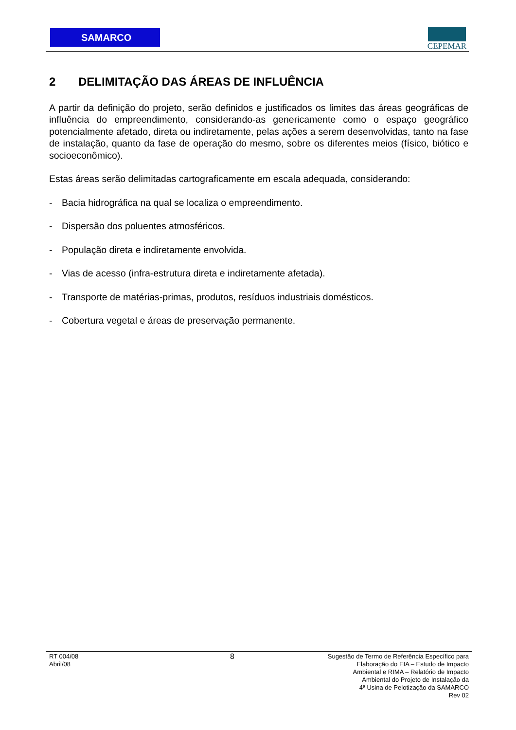SAMARCO
CEPEMAR
2 DELIMITAÇÃO DAS ÁREAS DE INFLUÊNCIA
A partir da definição do projeto, serão definidos e justificados os limites das áreas geográficas de influência do empreendimento, considerando-as genericamente como o espaço geográfico potencialmente afetado, direta ou indiretamente, pelas ações a serem desenvolvidas, tanto na fase de instalação, quanto da fase de operação do mesmo, sobre os diferentes meios (físico, biótico e socioeconômico).
Estas áreas serão delimitadas cartograficamente em escala adequada, considerando:
- Bacia hidrográfica na qual se localiza o empreendimento.
- Dispersão dos poluentes atmosféricos.
- População direta e indiretamente envolvida.
- Vias de acesso (infra-estrutura direta e indiretamente afetada).
- Transporte de matérias-primas, produtos, resíduos industriais domésticos.
- Cobertura vegetal e áreas de preservação permanente.
RT 004/08
Abril/08
8
Sugestão de Termo de Referência Específico para
Elaboração do EIA – Estudo de Impacto
Ambiental e RIMA – Relatório de Impacto
Ambiental do Projeto de Instalação da
4ª Usina de Pelotização da SAMARCO
Rev 02